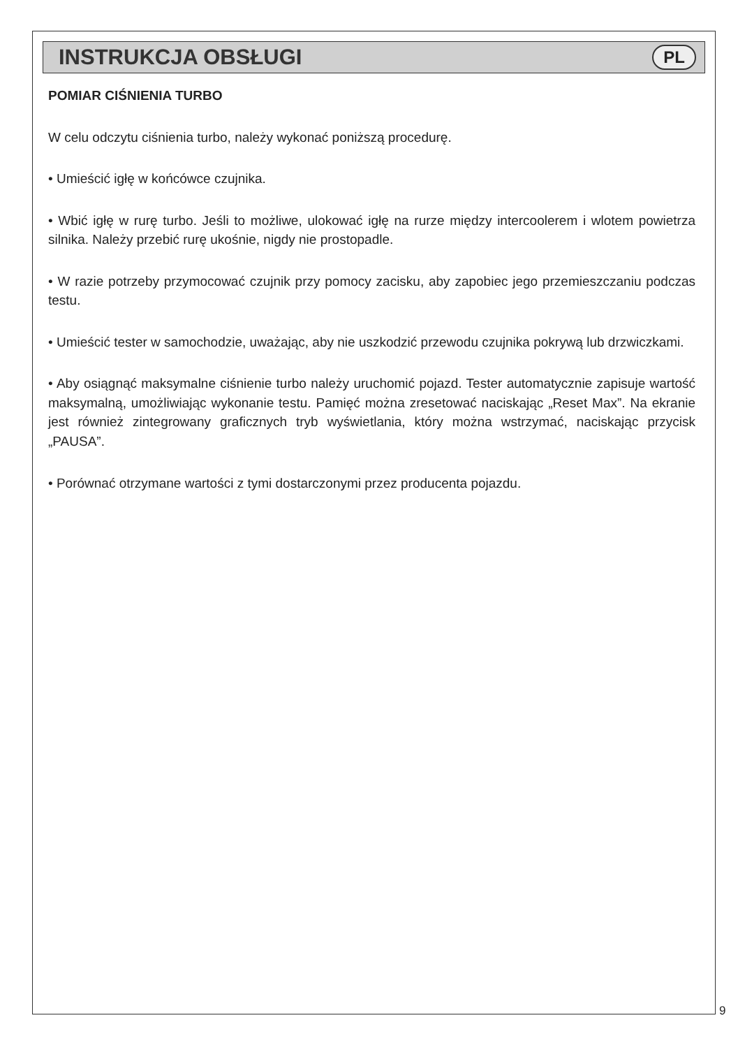INSTRUKCJA OBSŁUGI
PL
POMIAR CIŚNIENIA TURBO
W celu odczytu ciśnienia turbo, należy wykonać poniższą procedurę.
• Umieścić igłę w końcówce czujnika.
• Wbić igłę w rurę turbo. Jeśli to możliwe, ulokować igłę na rurze między intercoolerem i wlotem powietrza silnika. Należy przebić rurę ukośnie, nigdy nie prostopadle.
• W razie potrzeby przymocować czujnik przy pomocy zacisku, aby zapobiec jego przemieszczaniu podczas testu.
• Umieścić tester w samochodzie, uważając, aby nie uszkodzić przewodu czujnika pokrywą lub drzwiczkami.
• Aby osiągnąć maksymalne ciśnienie turbo należy uruchomić pojazd. Tester automatycznie zapisuje wartość maksymalną, umożliwiając wykonanie testu. Pamięć można zresetować naciskając „Reset Max”. Na ekranie jest również zintegrowany graficznych tryb wyświetlania, który można wstrzymać, naciskając przycisk „PAUSA”.
• Porównać otrzymane wartości z tymi dostarczonymi przez producenta pojazdu.
9